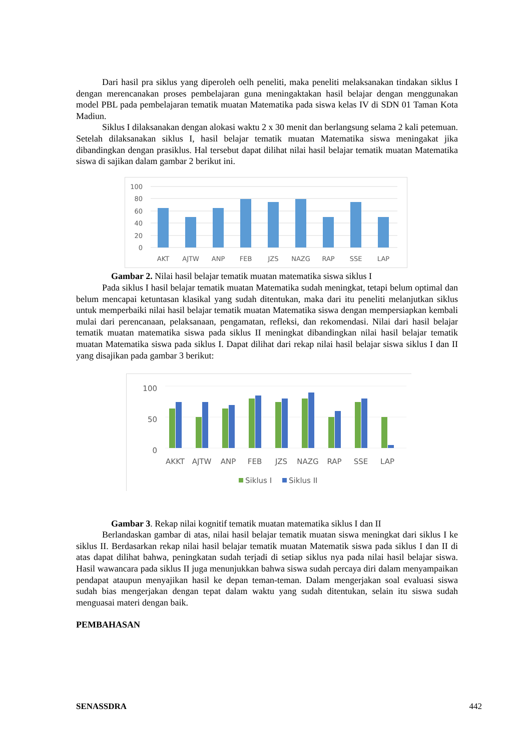Dari hasil pra siklus yang diperoleh oelh peneliti, maka peneliti melaksanakan tindakan siklus I dengan merencanakan proses pembelajaran guna meningaktakan hasil belajar dengan menggunakan model PBL pada pembelajaran tematik muatan Matematika pada siswa kelas IV di SDN 01 Taman Kota Madiun.
Siklus I dilaksanakan dengan alokasi waktu 2 x 30 menit dan berlangsung selama 2 kali petemuan. Setelah dilaksanakan siklus I, hasil belajar tematik muatan Matematika siswa meningakat jika dibandingkan dengan prasiklus. Hal tersebut dapat dilihat nilai hasil belajar tematik muatan Matematika siswa di sajikan dalam gambar 2 berikut ini.
100
80
60
40
20
0
AKT
AJTW
ANP
FEB
JZS
NAZG
RAP
SSE
LAP
Gambar 2. Nilai hasil belajar tematik muatan matematika siswa siklus I
Pada siklus I hasil belajar tematik muatan Matematika sudah meningkat, tetapi belum optimal dan belum mencapai ketuntasan klasikal yang sudah ditentukan, maka dari itu peneliti melanjutkan siklus untuk memperbaiki nilai hasil belajar tematik muatan Matematika siswa dengan mempersiapkan kembali mulai dari perencanaan, pelaksanaan, pengamatan, refleksi, dan rekomendasi. Nilai dari hasil belajar tematik muatan matematika siswa pada siklus II meningkat dibandingkan nilai hasil belajar tematik muatan Matematika siswa pada siklus I. Dapat dilihat dari rekap nilai hasil belajar siswa siklus I dan II yang disajikan pada gambar 3 berikut:
100
50
0
AKKT
AJTW
ANP
FEB
JZS
NAZG
RAP
SSE
LAP
Siklus I
Siklus II
Gambar 3. Rekap nilai kognitif tematik muatan matematika siklus I dan II
Berlandaskan gambar di atas, nilai hasil belajar tematik muatan siswa meningkat dari siklus I ke siklus II. Berdasarkan rekap nilai hasil belajar tematik muatan Matematik siswa pada siklus I dan II di atas dapat dilihat bahwa, peningkatan sudah terjadi di setiap siklus nya pada nilai hasil belajar siswa. Hasil wawancara pada siklus II juga menunjukkan bahwa siswa sudah percaya diri dalam menyampaikan pendapat ataupun menyajikan hasil ke depan teman-teman. Dalam mengerjakan soal evaluasi siswa sudah bias mengerjakan dengan tepat dalam waktu yang sudah ditentukan, selain itu siswa sudah menguasai materi dengan baik.
PEMBAHASAN
SENASSDRA 442